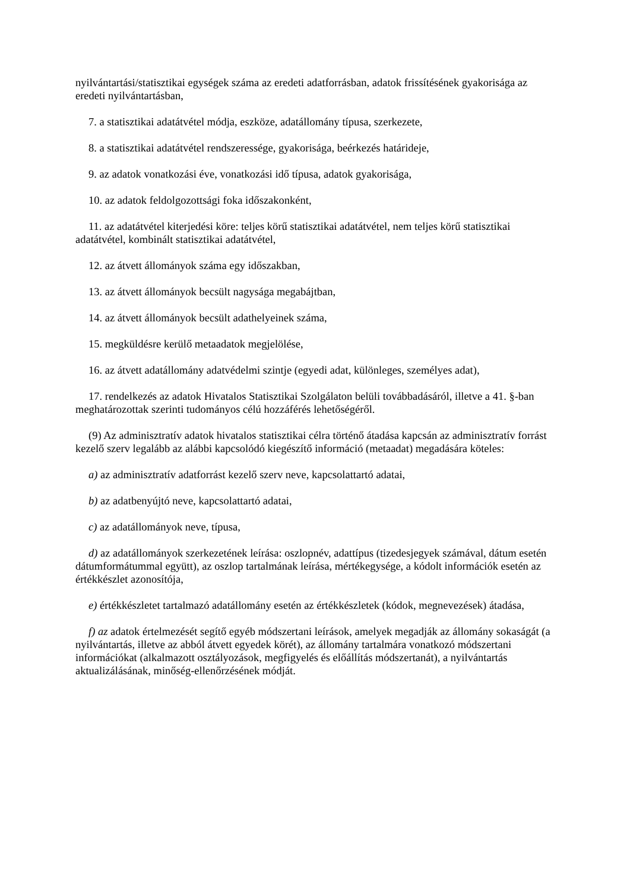nyilvántartási/statisztikai egységek száma az eredeti adatforrásban, adatok frissítésének gyakorisága az eredeti nyilvántartásban,
7. a statisztikai adatátvétel módja, eszköze, adatállomány típusa, szerkezete,
8. a statisztikai adatátvétel rendszeressége, gyakorisága, beérkezés határideje,
9. az adatok vonatkozási éve, vonatkozási idő típusa, adatok gyakorisága,
10. az adatok feldolgozottsági foka időszakonként,
11. az adatátvétel kiterjedési köre: teljes körű statisztikai adatátvétel, nem teljes körű statisztikai adatátvétel, kombinált statisztikai adatátvétel,
12. az átvett állományok száma egy időszakban,
13. az átvett állományok becsült nagysága megabájtban,
14. az átvett állományok becsült adathelyeinek száma,
15. megküldésre kerülő metaadatok megjelölése,
16. az átvett adatállomány adatvédelmi szintje (egyedi adat, különleges, személyes adat),
17. rendelkezés az adatok Hivatalos Statisztikai Szolgálaton belüli továbbadásáról, illetve a 41. §-ban meghatározottak szerinti tudományos célú hozzáférés lehetőségéről.
(9) Az adminisztratív adatok hivatalos statisztikai célra történő átadása kapcsán az adminisztratív forrást kezelő szerv legalább az alábbi kapcsolódó kiegészítő információ (metaadat) megadására köteles:
a) az adminisztratív adatforrást kezelő szerv neve, kapcsolattartó adatai,
b) az adatbenyújtó neve, kapcsolattartó adatai,
c) az adatállományok neve, típusa,
d) az adatállományok szerkezetének leírása: oszlopnév, adattípus (tizedesjegyek számával, dátum esetén dátumformátummal együtt), az oszlop tartalmának leírása, mértékegysége, a kódolt információk esetén az értékkészlet azonosítója,
e) értékkészletet tartalmazó adatállomány esetén az értékkészletek (kódok, megnevezések) átadása,
f) az adatok értelmezését segítő egyéb módszertani leírások, amelyek megadják az állomány sokaságát (a nyilvántartás, illetve az abból átvett egyedek körét), az állomány tartalmára vonatkozó módszertani információkat (alkalmazott osztályozások, megfigyelés és előállítás módszertanát), a nyilvántartás aktualizálásának, minőség-ellenőrzésének módját.